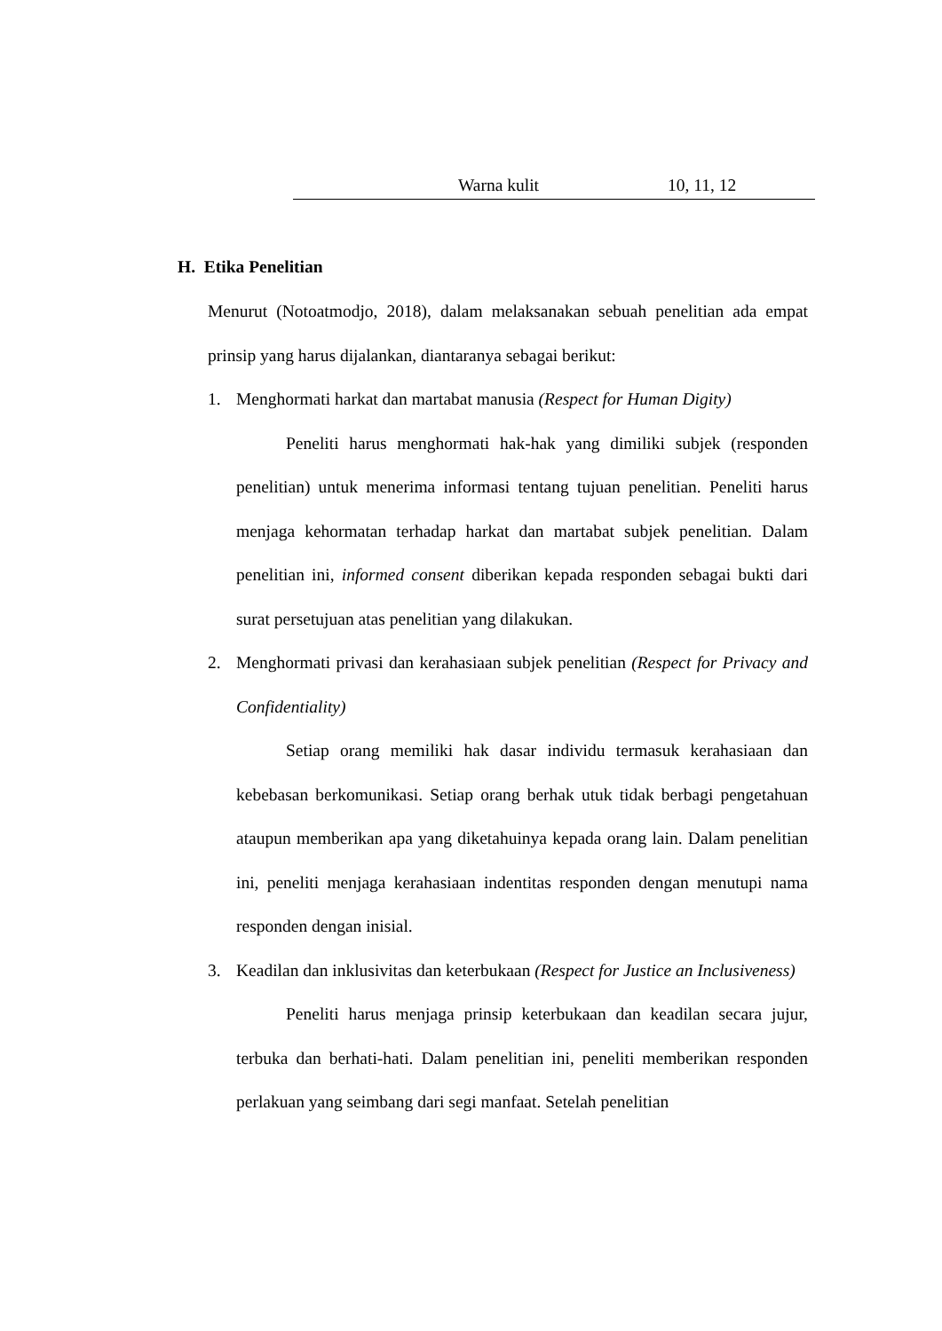| | Warna kulit | 10, 11, 12 |
H. Etika Penelitian
Menurut (Notoatmodjo, 2018), dalam melaksanakan sebuah penelitian ada empat prinsip yang harus dijalankan, diantaranya sebagai berikut:
1. Menghormati harkat dan martabat manusia (Respect for Human Digity)
Peneliti harus menghormati hak-hak yang dimiliki subjek (responden penelitian) untuk menerima informasi tentang tujuan penelitian. Peneliti harus menjaga kehormatan terhadap harkat dan martabat subjek penelitian. Dalam penelitian ini, informed consent diberikan kepada responden sebagai bukti dari surat persetujuan atas penelitian yang dilakukan.
2. Menghormati privasi dan kerahasiaan subjek penelitian (Respect for Privacy and Confidentiality)
Setiap orang memiliki hak dasar individu termasuk kerahasiaan dan kebebasan berkomunikasi. Setiap orang berhak utuk tidak berbagi pengetahuan ataupun memberikan apa yang diketahuinya kepada orang lain. Dalam penelitian ini, peneliti menjaga kerahasiaan indentitas responden dengan menutupi nama responden dengan inisial.
3. Keadilan dan inklusivitas dan keterbukaan (Respect for Justice an Inclusiveness)
Peneliti harus menjaga prinsip keterbukaan dan keadilan secara jujur, terbuka dan berhati-hati. Dalam penelitian ini, peneliti memberikan responden perlakuan yang seimbang dari segi manfaat. Setelah penelitian